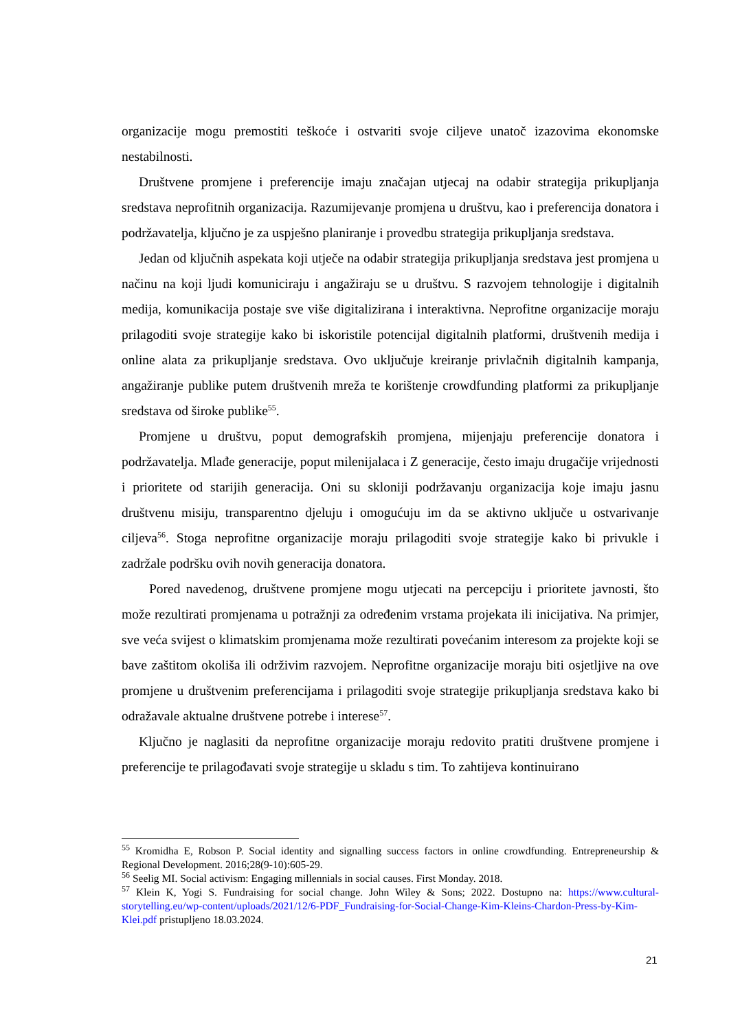organizacije mogu premostiti teškoće i ostvariti svoje ciljeve unatoč izazovima ekonomske nestabilnosti.
Društvene promjene i preferencije imaju značajan utjecaj na odabir strategija prikupljanja sredstava neprofitnih organizacija. Razumijevanje promjena u društvu, kao i preferencija donatora i podržavatelja, ključno je za uspješno planiranje i provedbu strategija prikupljanja sredstava.
Jedan od ključnih aspekata koji utječe na odabir strategija prikupljanja sredstava jest promjena u načinu na koji ljudi komuniciraju i angažiraju se u društvu. S razvojem tehnologije i digitalnih medija, komunikacija postaje sve više digitalizirana i interaktivna. Neprofitne organizacije moraju prilagoditi svoje strategije kako bi iskoristile potencijal digitalnih platformi, društvenih medija i online alata za prikupljanje sredstava. Ovo uključuje kreiranje privlačnih digitalnih kampanja, angažiranje publike putem društvenih mreža te korištenje crowdfunding platformi za prikupljanje sredstava od široke publike<sup>55</sup>.
Promjene u društvu, poput demografskih promjena, mijenjaju preferencije donatora i podržavatelja. Mlađe generacije, poput milenijalaca i Z generacije, često imaju drugačije vrijednosti i prioritete od starijih generacija. Oni su skloniji podržavanju organizacija koje imaju jasnu društvenu misiju, transparentno djeluju i omogućuju im da se aktivno uključe u ostvarivanje ciljeva<sup>56</sup>. Stoga neprofitne organizacije moraju prilagoditi svoje strategije kako bi privukle i zadržale podršku ovih novih generacija donatora.
Pored navedenog, društvene promjene mogu utjecati na percepciju i prioritete javnosti, što može rezultirati promjenama u potražnji za određenim vrstama projekata ili inicijativa. Na primjer, sve veća svijest o klimatskim promjenama može rezultirati povećanim interesom za projekte koji se bave zaštitom okoliša ili održivim razvojem. Neprofitne organizacije moraju biti osjetljive na ove promjene u društvenim preferencijama i prilagoditi svoje strategije prikupljanja sredstava kako bi odražavale aktualne društvene potrebe i interese<sup>57</sup>.
Ključno je naglasiti da neprofitne organizacije moraju redovito pratiti društvene promjene i preferencije te prilagođavati svoje strategije u skladu s tim. To zahtijeva kontinuirano
<sup>55</sup> Kromidha E, Robson P. Social identity and signalling success factors in online crowdfunding. Entrepreneurship & Regional Development. 2016;28(9-10):605-29.
<sup>56</sup> Seelig MI. Social activism: Engaging millennials in social causes. First Monday. 2018.
<sup>57</sup> Klein K, Yogi S. Fundraising for social change. John Wiley & Sons; 2022. Dostupno na: https://www.cultural-storytelling.eu/wp-content/uploads/2021/12/6-PDF_Fundraising-for-Social-Change-Kim-Kleins-Chardon-Press-by-Kim-Klei.pdf pristupljeno 18.03.2024.
21